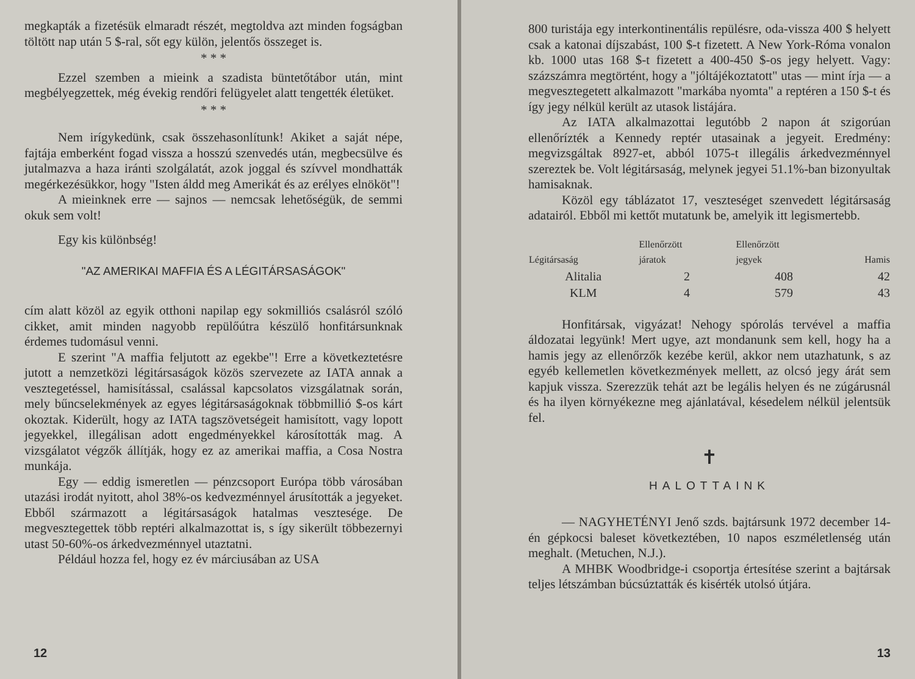megkapták a fizetésük elmaradt részét, megtoldva azt minden fogságban töltött nap után 5 $-ral, sőt egy külön, jelentős összeget is.
* * *
Ezzel szemben a mieink a szadista büntetőtábor után, mint megbélyegzettek, még évekig rendőri felügyelet alatt tengették életüket.
* * *
Nem irígykedünk, csak összehasonlítunk! Akiket a saját népe, fajtája emberként fogad vissza a hosszú szenvedés után, megbecsülve és jutalmazva a haza iránti szolgálatát, azok joggal és szívvel mondhatták megérkezésükkor, hogy "Isten áldd meg Amerikát és az erélyes elnököt"!
A mieinknek erre — sajnos — nemcsak lehetőségük, de semmi okuk sem volt!
Egy kis különbség!
"AZ AMERIKAI MAFFIA ÉS A LÉGITÁRSASÁGOK"
cím alatt közöl az egyik otthoni napilap egy sokmilliós csalásról szóló cikket, amit minden nagyobb repülőútra készülő honfitársunknak érdemes tudomásul venni.
E szerint "A maffia feljutott az egekbe"! Erre a következtetésre jutott a nemzetközi légitársaságok közös szervezete az IATA annak a vesztegetéssel, hamisítással, csalással kapcsolatos vizsgálatnak során, mely bűncselekmények az egyes légitársaságoknak többmillió $-os kárt okoztak. Kiderült, hogy az IATA tagszövetségeit hamisított, vagy lopott jegyekkel, illegálisan adott engedményekkel károsították mag. A vizsgálatot végzők állítják, hogy ez az amerikai maffia, a Cosa Nostra munkája.
Egy — eddig ismeretlen — pénzcsoport Európa több városában utazási irodát nyitott, ahol 38%-os kedvezménnyel árusították a jegyeket. Ebből származott a légitársaságok hatalmas vesztesége. De megvesztegettek több reptéri alkalmazottat is, s így sikerült többezernyi utast 50-60%-os árkedvezménnyel utaztatni.
Például hozza fel, hogy ez év márciusában az USA
12
800 turistája egy interkontinentális repülésre, oda-vissza 400 $ helyett csak a katonai díjszabást, 100 $-t fizetett. A New York-Róma vonalon kb. 1000 utas 168 $-t fizetett a 400-450 $-os jegy helyett. Vagy: százszámra megtörtént, hogy a "jóltájékoztatott" utas — mint írja — a megvesztegetett alkalmazott "markába nyomta" a reptéren a 150 $-t és így jegy nélkül került az utasok listájára.
Az IATA alkalmazottai legutóbb 2 napon át szigorúan ellenőrízték a Kennedy reptér utasainak a jegyeit. Eredmény: megvizsgáltak 8927-et, abból 1075-t illegális árkedvezménnyel szereztek be. Volt légitársaság, melynek jegyei 51.1%-ban bizonyultak hamisaknak.
Közöl egy táblázatot 17, veszteséget szenvedett légitársaság adatairól. Ebből mi kettőt mutatunk be, amelyik itt legismertebb.
| Légitársaság | Ellenőrzött járatok | Ellenőrzött jegyek | Hamis |
| --- | --- | --- | --- |
| Alitalia | 2 | 408 | 42 |
| KLM | 4 | 579 | 43 |
Honfitársak, vigyázat! Nehogy spórolás tervével a maffia áldozatai legyünk! Mert ugye, azt mondanunk sem kell, hogy ha a hamis jegy az ellenőrzők kezébe kerül, akkor nem utazhatunk, s az egyéb kellemetlen következmények mellett, az olcsó jegy árát sem kapjuk vissza. Szerezzük tehát azt be legális helyen és ne zúgárusnál és ha ilyen környékezne meg ajánlatával, késedelem nélkül jelentsük fel.
✝
HALOTTAINK
— NAGYHETÉNYI Jenő szds. bajtársunk 1972 december 14-én gépkocsi baleset következtében, 10 napos eszméletlenség után meghalt. (Metuchen, N.J.).
A MHBK Woodbridge-i csoportja értesítése szerint a bajtársak teljes létszámban búcsúztatták és kisérték utolsó útjára.
13